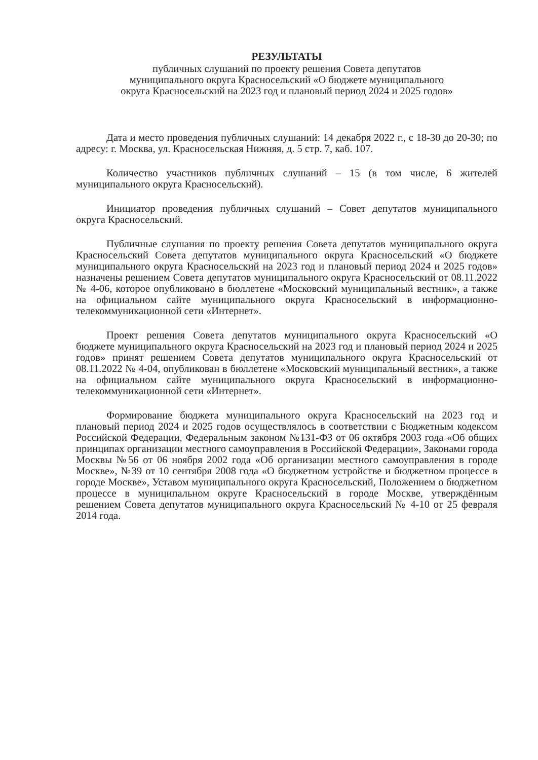РЕЗУЛЬТАТЫ
публичных слушаний по проекту решения Совета депутатов
муниципального округа Красносельский «О бюджете муниципального
округа Красносельский на 2023 год и плановый период 2024 и 2025 годов»
Дата и место проведения публичных слушаний: 14 декабря 2022 г., с 18-30 до 20-30; по адресу: г. Москва, ул. Красносельская Нижняя, д. 5 стр. 7, каб. 107.
Количество участников публичных слушаний – 15 (в том числе, 6 жителей муниципального округа Красносельский).
Инициатор проведения публичных слушаний – Совет депутатов муниципального округа Красносельский.
Публичные слушания по проекту решения Совета депутатов муниципального округа Красносельский Совета депутатов муниципального округа Красносельский «О бюджете муниципального округа Красносельский на 2023 год и плановый период 2024 и 2025 годов» назначены решением Совета депутатов муниципального округа Красносельский от 08.11.2022 № 4-06, которое опубликовано в бюллетене «Московский муниципальный вестник», а также на официальном сайте муниципального округа Красносельский в информационно-телекоммуникационной сети «Интернет».
Проект решения Совета депутатов муниципального округа Красносельский «О бюджете муниципального округа Красносельский на 2023 год и плановый период 2024 и 2025 годов» принят решением Совета депутатов муниципального округа Красносельский от 08.11.2022 № 4-04, опубликован в бюллетене «Московский муниципальный вестник», а также на официальном сайте муниципального округа Красносельский в информационно-телекоммуникационной сети «Интернет».
Формирование бюджета муниципального округа Красносельский на 2023 год и плановый период 2024 и 2025 годов осуществлялось в соответствии с Бюджетным кодексом Российской Федерации, Федеральным законом №131-ФЗ от 06 октября 2003 года «Об общих принципах организации местного самоуправления в Российской Федерации», Законами города Москвы №56 от 06 ноября 2002 года «Об организации местного самоуправления в городе Москве», №39 от 10 сентября 2008 года «О бюджетном устройстве и бюджетном процессе в городе Москве», Уставом муниципального округа Красносельский, Положением о бюджетном процессе в муниципальном округе Красносельский в городе Москве, утверждённым решением Совета депутатов муниципального округа Красносельский № 4-10 от 25 февраля 2014 года.